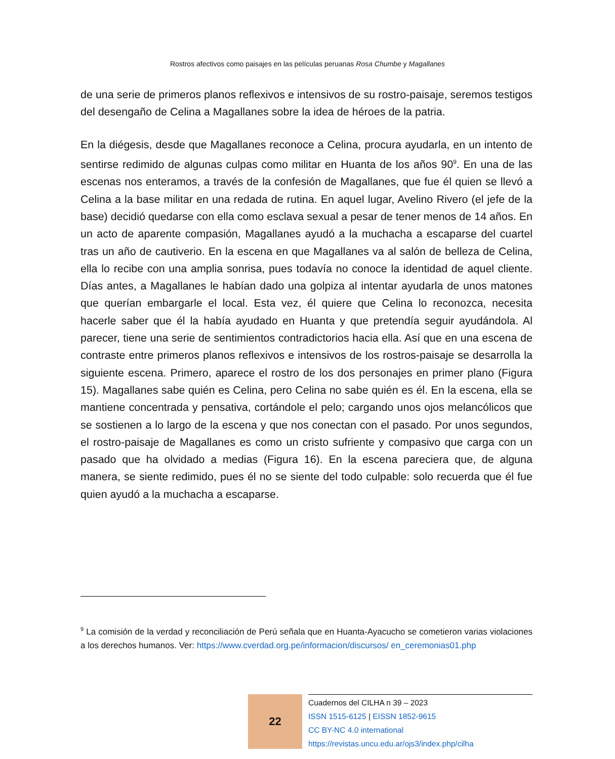Rostros afectivos como paisajes en las películas peruanas Rosa Chumbe y Magallanes
de una serie de primeros planos reflexivos e intensivos de su rostro-paisaje, seremos testigos del desengaño de Celina a Magallanes sobre la idea de héroes de la patria.
En la diégesis, desde que Magallanes reconoce a Celina, procura ayudarla, en un intento de sentirse redimido de algunas culpas como militar en Huanta de los años 90<sup>9</sup>. En una de las escenas nos enteramos, a través de la confesión de Magallanes, que fue él quien se llevó a Celina a la base militar en una redada de rutina. En aquel lugar, Avelino Rivero (el jefe de la base) decidió quedarse con ella como esclava sexual a pesar de tener menos de 14 años. En un acto de aparente compasión, Magallanes ayudó a la muchacha a escaparse del cuartel tras un año de cautiverio. En la escena en que Magallanes va al salón de belleza de Celina, ella lo recibe con una amplia sonrisa, pues todavía no conoce la identidad de aquel cliente. Días antes, a Magallanes le habían dado una golpiza al intentar ayudarla de unos matones que querían embargarle el local. Esta vez, él quiere que Celina lo reconozca, necesita hacerle saber que él la había ayudado en Huanta y que pretendía seguir ayudándola. Al parecer, tiene una serie de sentimientos contradictorios hacia ella. Así que en una escena de contraste entre primeros planos reflexivos e intensivos de los rostros-paisaje se desarrolla la siguiente escena. Primero, aparece el rostro de los dos personajes en primer plano (Figura 15). Magallanes sabe quién es Celina, pero Celina no sabe quién es él. En la escena, ella se mantiene concentrada y pensativa, cortándole el pelo; cargando unos ojos melancólicos que se sostienen a lo largo de la escena y que nos conectan con el pasado. Por unos segundos, el rostro-paisaje de Magallanes es como un cristo sufriente y compasivo que carga con un pasado que ha olvidado a medias (Figura 16). En la escena pareciera que, de alguna manera, se siente redimido, pues él no se siente del todo culpable: solo recuerda que él fue quien ayudó a la muchacha a escaparse.
<sup>9</sup> La comisión de la verdad y reconciliación de Perú señala que en Huanta-Ayacucho se cometieron varias violaciones a los derechos humanos. Ver: https://www.cverdad.org.pe/informacion/discursos/ en_ceremonias01.php
22
Cuadernos del CILHA n 39 – 2023
ISSN 1515-6125 | EISSN 1852-9615
CC BY-NC 4.0 international
https://revistas.uncu.edu.ar/ojs3/index.php/cilha